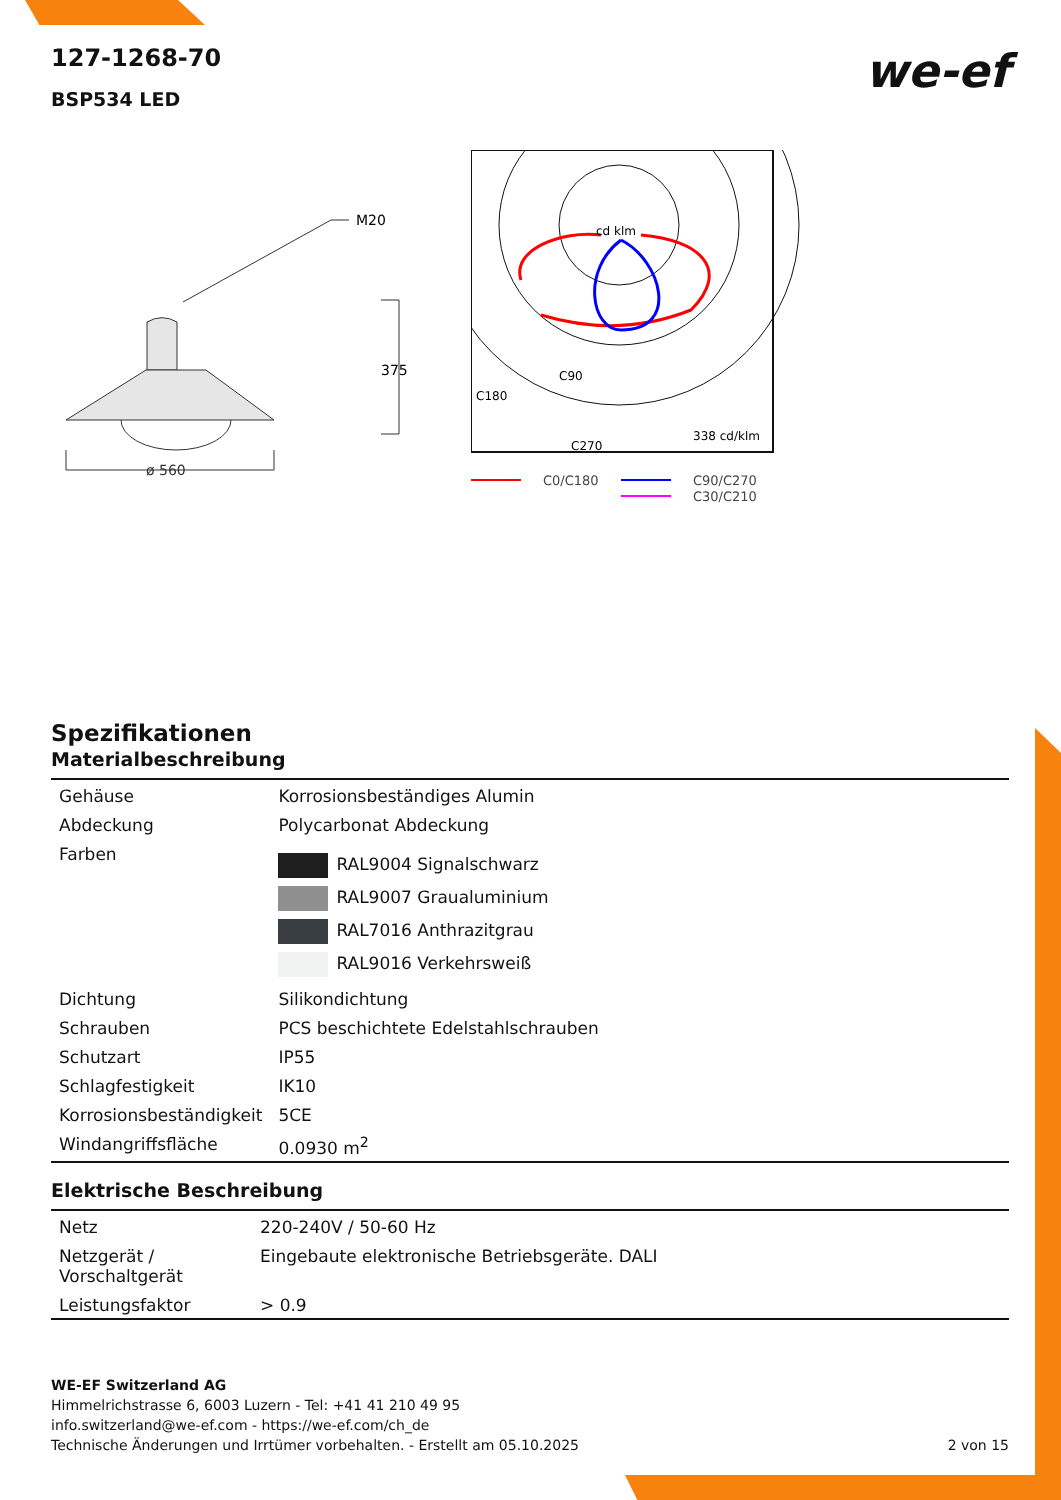we-ef
127-1268-70
BSP534 LED
M20
375
ø 560
cd klm
C90
C180
C270
338 cd/klm
C0/C180
C90/C270
C30/C210
Spezifikationen
Materialbeschreibung
| Gehäuse | Korrosionsbeständiges Alumin |
| Abdeckung | Polycarbonat Abdeckung |
| Farben | RAL9004 Signalschwarz RAL9007 Graualuminium RAL7016 Anthrazitgrau RAL9016 Verkehrsweiß |
| Dichtung | Silikondichtung |
| Schrauben | PCS beschichtete Edelstahlschrauben |
| Schutzart | IP55 |
| Schlagfestigkeit | IK10 |
| Korrosionsbeständigkeit | 5CE |
| Windangriffsfläche | 0.0930 m<sup>2</sup> |
Elektrische Beschreibung
| Netz | 220-240V / 50-60 Hz |
| Netzgerät / Vorschaltgerät | Eingebaute elektronische Betriebsgeräte. DALI |
| Leistungsfaktor | > 0.9 |
WE-EF Switzerland AG
Himmelrichstrasse 6, 6003 Luzern - Tel: +41 41 210 49 95
info.switzerland@we-ef.com - https://we-ef.com/ch_de
Technische Änderungen und Irrtümer vorbehalten. - Erstellt am 05.10.2025 2 von 15